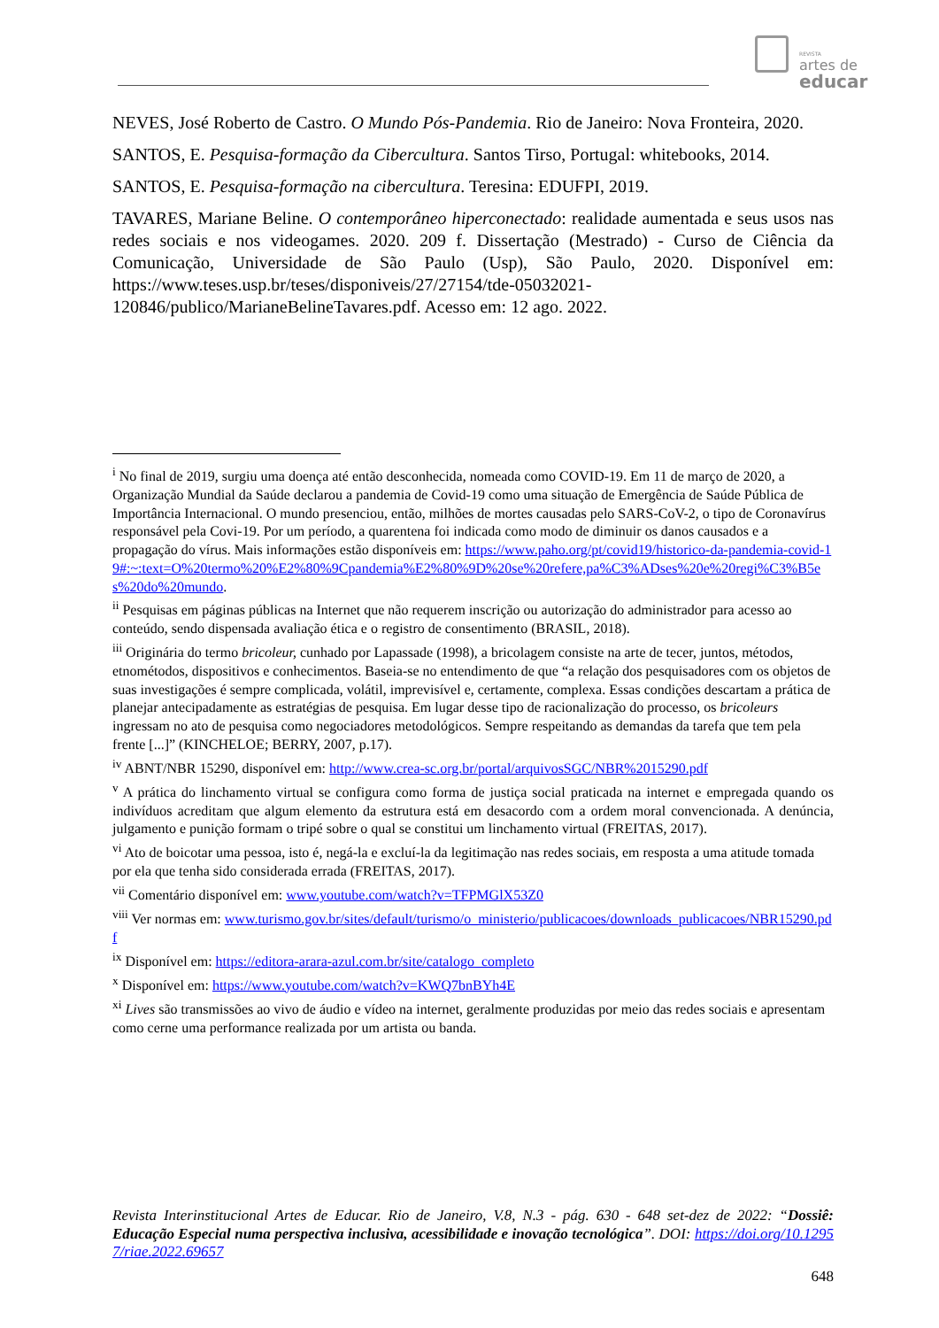REVISTA
artes de
educar
NEVES, José Roberto de Castro. O Mundo Pós-Pandemia. Rio de Janeiro: Nova Fronteira, 2020.
SANTOS, E. Pesquisa-formação da Cibercultura. Santos Tirso, Portugal: whitebooks, 2014.
SANTOS, E. Pesquisa-formação na cibercultura. Teresina: EDUFPI, 2019.
TAVARES, Mariane Beline. O contemporâneo hiperconectado: realidade aumentada e seus usos nas redes sociais e nos videogames. 2020. 209 f. Dissertação (Mestrado) - Curso de Ciência da Comunicação, Universidade de São Paulo (Usp), São Paulo, 2020. Disponível em: https://www.teses.usp.br/teses/disponiveis/27/27154/tde-05032021-120846/publico/MarianeBelineTavares.pdf. Acesso em: 12 ago. 2022.
<sup>i</sup> No final de 2019, surgiu uma doença até então desconhecida, nomeada como COVID-19. Em 11 de março de 2020, a Organização Mundial da Saúde declarou a pandemia de Covid-19 como uma situação de Emergência de Saúde Pública de Importância Internacional. O mundo presenciou, então, milhões de mortes causadas pelo SARS-CoV-2, o tipo de Coronavírus responsável pela Covi-19. Por um período, a quarentena foi indicada como modo de diminuir os danos causados e a propagação do vírus. Mais informações estão disponíveis em: https://www.paho.org/pt/covid19/historico-da-pandemia-covid-19#:~:text=O%20termo%20%E2%80%9Cpandemia%E2%80%9D%20se%20refere,pa%C3%ADses%20e%20regi%C3%B5es%20do%20mundo.
<sup>ii</sup> Pesquisas em páginas públicas na Internet que não requerem inscrição ou autorização do administrador para acesso ao conteúdo, sendo dispensada avaliação ética e o registro de consentimento (BRASIL, 2018).
<sup>iii</sup> Originária do termo bricoleur, cunhado por Lapassade (1998), a bricolagem consiste na arte de tecer, juntos, métodos, etnométodos, dispositivos e conhecimentos. Baseia-se no entendimento de que “a relação dos pesquisadores com os objetos de suas investigações é sempre complicada, volátil, imprevisível e, certamente, complexa. Essas condições descartam a prática de planejar antecipadamente as estratégias de pesquisa. Em lugar desse tipo de racionalização do processo, os bricoleurs ingressam no ato de pesquisa como negociadores metodológicos. Sempre respeitando as demandas da tarefa que tem pela frente [...]” (KINCHELOE; BERRY, 2007, p.17).
<sup>iv</sup> ABNT/NBR 15290, disponível em: http://www.crea-sc.org.br/portal/arquivosSGC/NBR%2015290.pdf
<sup>v</sup> A prática do linchamento virtual se configura como forma de justiça social praticada na internet e empregada quando os indivíduos acreditam que algum elemento da estrutura está em desacordo com a ordem moral convencionada. A denúncia, julgamento e punição formam o tripé sobre o qual se constitui um linchamento virtual (FREITAS, 2017).
<sup>vi</sup> Ato de boicotar uma pessoa, isto é, negá-la e excluí-la da legitimação nas redes sociais, em resposta a uma atitude tomada por ela que tenha sido considerada errada (FREITAS, 2017).
<sup>vii</sup> Comentário disponível em: www.youtube.com/watch?v=TFPMGlX53Z0
<sup>viii</sup> Ver normas em: www.turismo.gov.br/sites/default/turismo/o_ministerio/publicacoes/downloads_publicacoes/NBR15290.pdf
<sup>ix</sup> Disponível em: https://editora-arara-azul.com.br/site/catalogo_completo
<sup>x</sup> Disponível em: https://www.youtube.com/watch?v=KWQ7bnBYh4E
<sup>xi</sup> Lives são transmissões ao vivo de áudio e vídeo na internet, geralmente produzidas por meio das redes sociais e apresentam como cerne uma performance realizada por um artista ou banda.
Revista Interinstitucional Artes de Educar. Rio de Janeiro, V.8, N.3 - pág. 630 - 648 set-dez de 2022: “Dossiê: Educação Especial numa perspectiva inclusiva, acessibilidade e inovação tecnológica”. DOI: https://doi.org/10.12957/riae.2022.69657
648